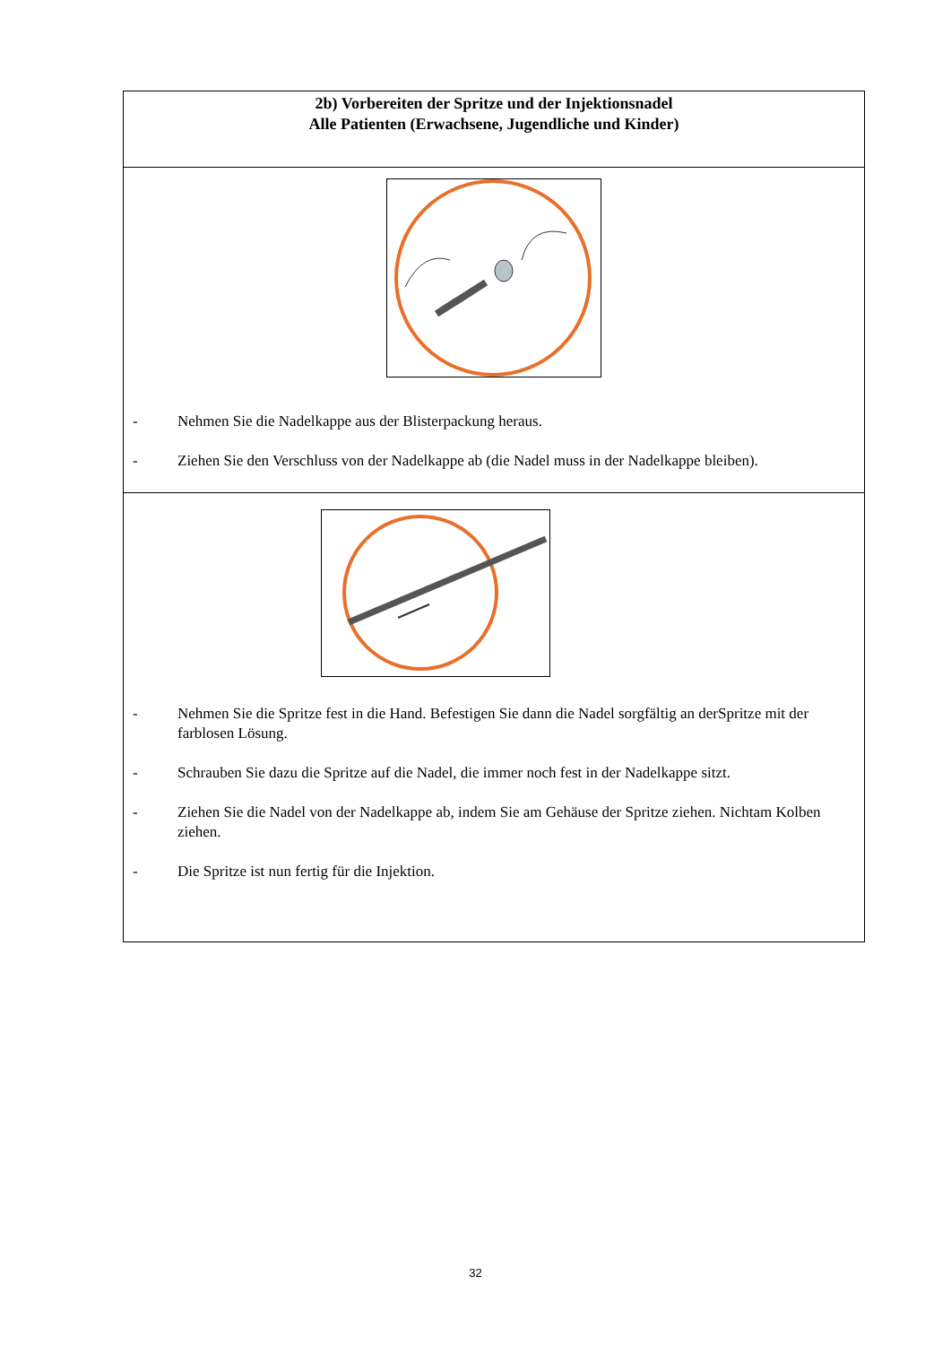| 2b) Vorbereiten der Spritze und der Injektionsnadel Alle Patienten (Erwachsene, Jugendliche und Kinder) |
| - Nehmen Sie die Nadelkappe aus der Blisterpackung heraus. - Ziehen Sie den Verschluss von der Nadelkappe ab (die Nadel muss in der Nadelkappe bleiben). |
| - Nehmen Sie die Spritze fest in die Hand. Befestigen Sie dann die Nadel sorgfältig an derSpritze mit der farblosen Lösung. - Schrauben Sie dazu die Spritze auf die Nadel, die immer noch fest in der Nadelkappe sitzt. - Ziehen Sie die Nadel von der Nadelkappe ab, indem Sie am Gehäuse der Spritze ziehen. Nichtam Kolben ziehen. - Die Spritze ist nun fertig für die Injektion. |
32